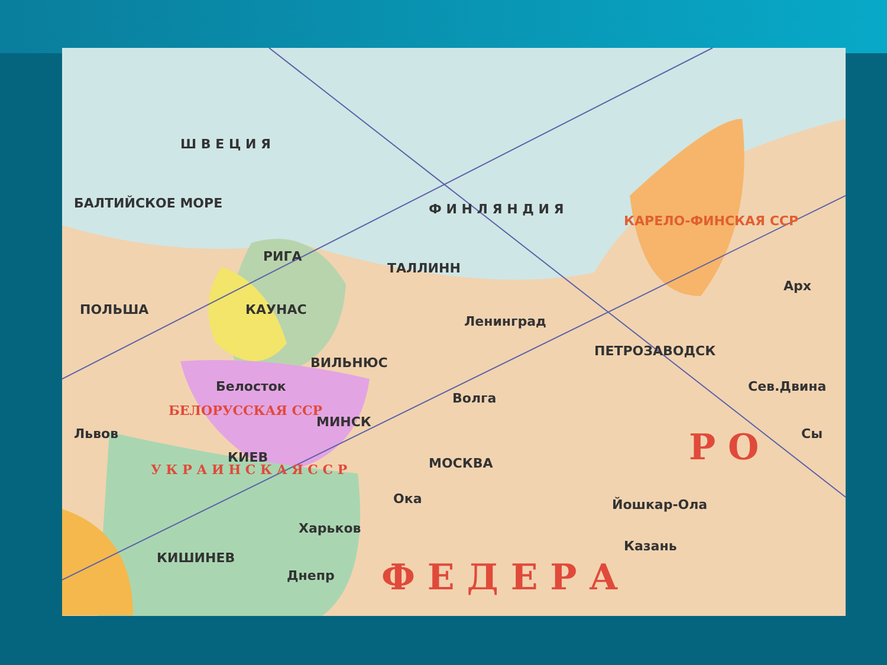Ш В Е Ц И Я
Ф И Н Л Я Н Д И Я БАЛТИЙСКОЕ МОРЕ
РИГА
ТАЛЛИНН
Ленинград
ПЕТРОЗАВОДСК
КАУНАС
ВИЛЬНЮС
ПОЛЬША
Белосток
БЕЛОРУССКАЯ ССР
МИНСК
Волга
МОСКВА
Львов
КИЕВ
КИШИНЕВ
Харьков
Днепр
Ока Йошкар-Ола
Казань
Арх
Сев.Двина
Сы
КАРЕЛО-ФИНСКАЯ ССР
У К Р А И Н С К А Я С С Р
Р О
Ф Е Д Е Р А